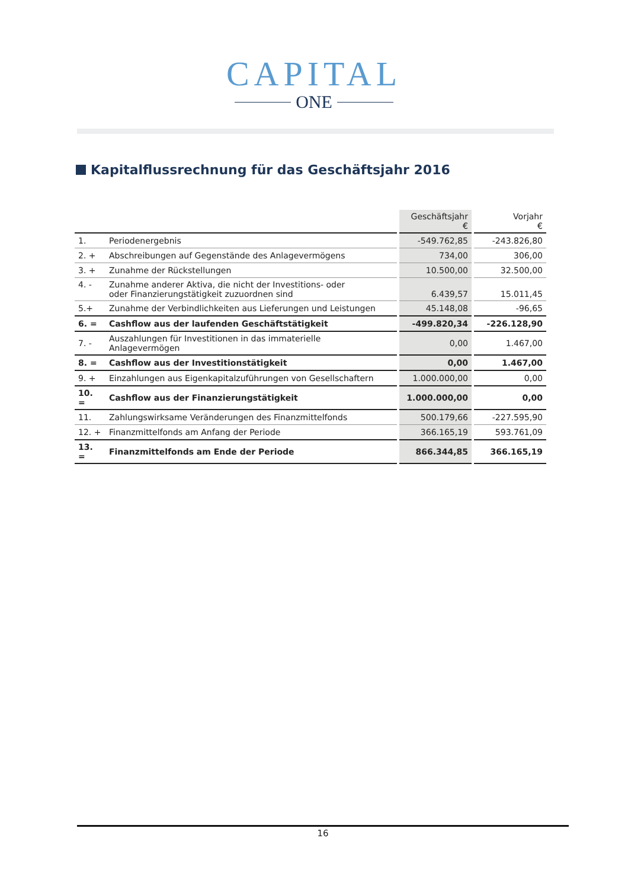CAPITAL
ONE
Kapitalflussrechnung für das Geschäftsjahr 2016
| | | | Geschäftsjahr € | | Vorjahr € |
| --- | --- | --- | --- | --- | --- |
| 1. | Periodenergebnis | | -549.762,85 | | -243.826,80 |
| 2. + | Abschreibungen auf Gegenstände des Anlagevermögens | | 734,00 | | 306,00 |
| 3. + | Zunahme der Rückstellungen | | 10.500,00 | | 32.500,00 |
| 4. - | Zunahme anderer Aktiva, die nicht der Investitions- oder oder Finanzierungstätigkeit zuzuordnen sind | | 6.439,57 | | 15.011,45 |
| 5.+ | Zunahme der Verbindlichkeiten aus Lieferungen und Leistungen | | 45.148,08 | | -96,65 |
| 6. = | Cashflow aus der laufenden Geschäftstätigkeit | | -499.820,34 | | -226.128,90 |
| 7. - | Auszahlungen für Investitionen in das immaterielle Anlagevermögen | | 0,00 | | 1.467,00 |
| 8. = | Cashflow aus der Investitionstätigkeit | | 0,00 | | 1.467,00 |
| 9. + | Einzahlungen aus Eigenkapitalzuführungen von Gesellschaftern | | 1.000.000,00 | | 0,00 |
| 10. = | Cashflow aus der Finanzierungstätigkeit | | 1.000.000,00 | | 0,00 |
| 11. | Zahlungswirksame Veränderungen des Finanzmittelfonds | | 500.179,66 | | -227.595,90 |
| 12. + | Finanzmittelfonds am Anfang der Periode | | 366.165,19 | | 593.761,09 |
| 13. = | Finanzmittelfonds am Ende der Periode | | 866.344,85 | | 366.165,19 |
16